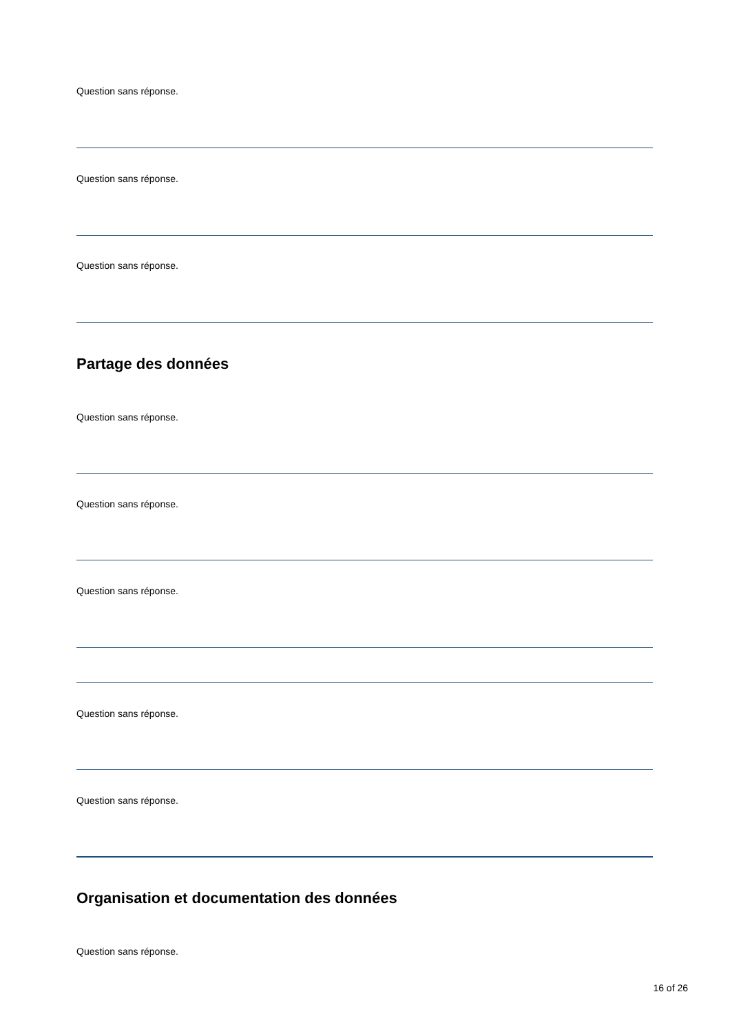Question sans réponse.
Question sans réponse.
Question sans réponse.
Partage des données
Question sans réponse.
Question sans réponse.
Question sans réponse.
Question sans réponse.
Question sans réponse.
Organisation et documentation des données
Question sans réponse.
16 of 26